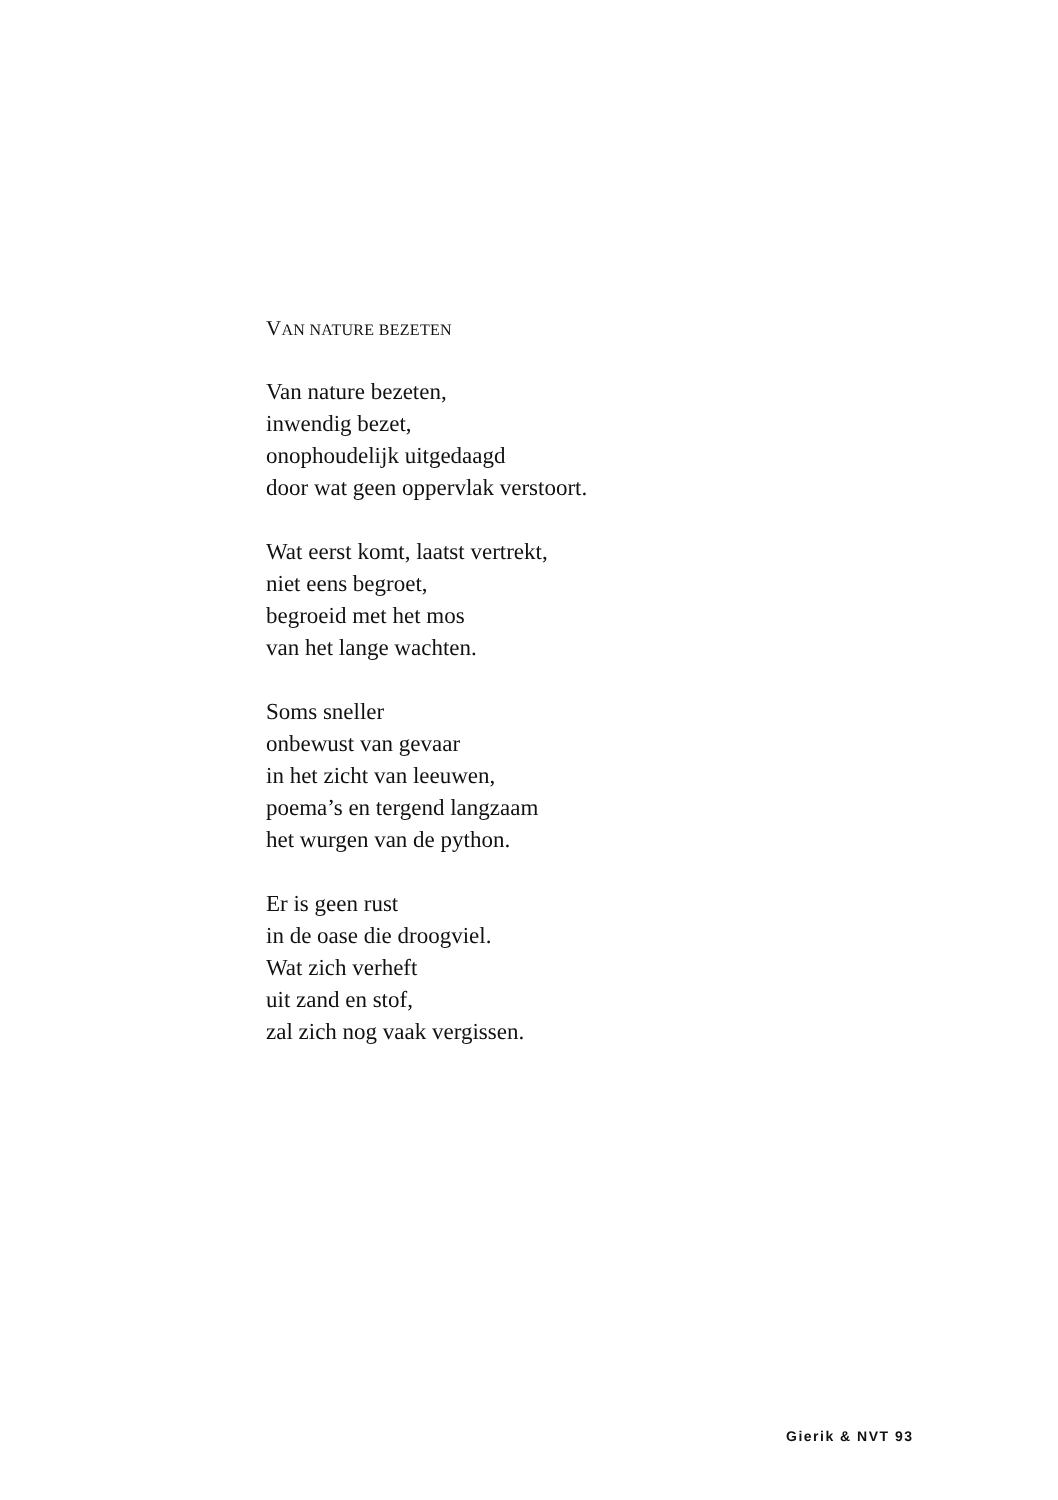VAN NATURE BEZETEN
Van nature bezeten,
inwendig bezet,
onophoudelijk uitgedaagd
door wat geen oppervlak verstoort.
Wat eerst komt, laatst vertrekt,
niet eens begroet,
begroeid met het mos
van het lange wachten.
Soms sneller
onbewust van gevaar
in het zicht van leeuwen,
poema’s en tergend langzaam
het wurgen van de python.
Er is geen rust
in de oase die droogviel.
Wat zich verheft
uit zand en stof,
zal zich nog vaak vergissen.
Gierik & NVT 93